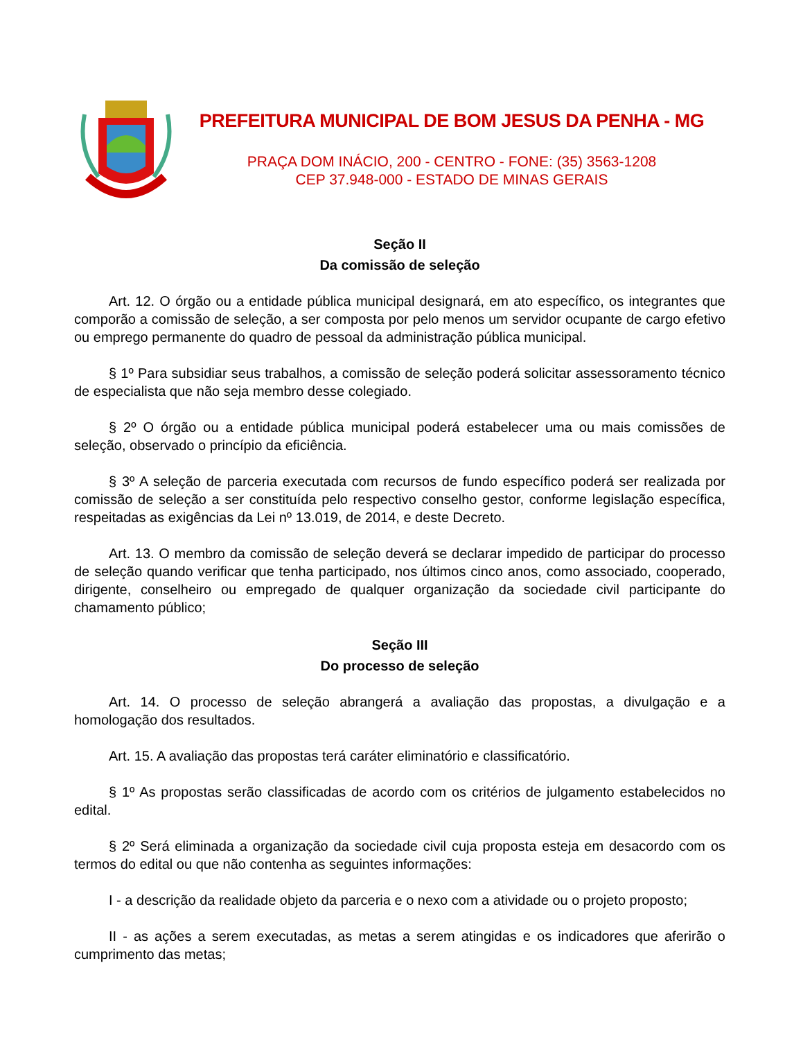PREFEITURA MUNICIPAL DE BOM JESUS DA PENHA - MG
PRAÇA DOM INÁCIO, 200 - CENTRO - FONE: (35) 3563-1208
CEP 37.948-000 - ESTADO DE MINAS GERAIS
Seção II
Da comissão de seleção
Art. 12. O órgão ou a entidade pública municipal designará, em ato específico, os integrantes que comporão a comissão de seleção, a ser composta por pelo menos um servidor ocupante de cargo efetivo ou emprego permanente do quadro de pessoal da administração pública municipal.
§ 1º Para subsidiar seus trabalhos, a comissão de seleção poderá solicitar assessoramento técnico de especialista que não seja membro desse colegiado.
§ 2º O órgão ou a entidade pública municipal poderá estabelecer uma ou mais comissões de seleção, observado o princípio da eficiência.
§ 3º A seleção de parceria executada com recursos de fundo específico poderá ser realizada por comissão de seleção a ser constituída pelo respectivo conselho gestor, conforme legislação específica, respeitadas as exigências da Lei nº 13.019, de 2014, e deste Decreto.
Art. 13. O membro da comissão de seleção deverá se declarar impedido de participar do processo de seleção quando verificar que tenha participado, nos últimos cinco anos, como associado, cooperado, dirigente, conselheiro ou empregado de qualquer organização da sociedade civil participante do chamamento público;
Seção III
Do processo de seleção
Art. 14. O processo de seleção abrangerá a avaliação das propostas, a divulgação e a homologação dos resultados.
Art. 15. A avaliação das propostas terá caráter eliminatório e classificatório.
§ 1º As propostas serão classificadas de acordo com os critérios de julgamento estabelecidos no edital.
§ 2º Será eliminada a organização da sociedade civil cuja proposta esteja em desacordo com os termos do edital ou que não contenha as seguintes informações:
I - a descrição da realidade objeto da parceria e o nexo com a atividade ou o projeto proposto;
II - as ações a serem executadas, as metas a serem atingidas e os indicadores que aferirão o cumprimento das metas;